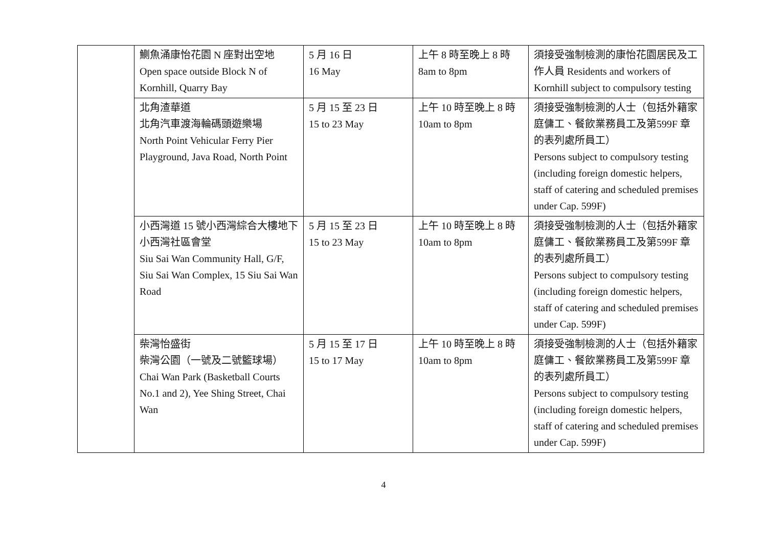| | 鰂魚涌康怡花園 N 座對出空地 Open space outside Block N of Kornhill, Quarry Bay | 5 月 16 日 16 May | 上午 8 時至晚上 8 時 8am to 8pm | 須接受強制檢測的康怡花園居民及工作人員 Residents and workers of Kornhill subject to compulsory testing |
| | 北角渣華道 北角汽車渡海輪碼頭遊樂場 North Point Vehicular Ferry Pier Playground, Java Road, North Point | 5 月 15 至 23 日 15 to 23 May | 上午 10 時至晚上 8 時 10am to 8pm | 須接受強制檢測的人士（包括外籍家庭傭工、餐飲業務員工及第599F 章的表列處所員工） Persons subject to compulsory testing (including foreign domestic helpers, staff of catering and scheduled premises under Cap. 599F) |
| | 小西灣道 15 號小西灣綜合大樓地下小西灣社區會堂 Siu Sai Wan Community Hall, G/F, Siu Sai Wan Complex, 15 Siu Sai Wan Road | 5 月 15 至 23 日 15 to 23 May | 上午 10 時至晚上 8 時 10am to 8pm | 須接受強制檢測的人士（包括外籍家庭傭工、餐飲業務員工及第599F 章的表列處所員工） Persons subject to compulsory testing (including foreign domestic helpers, staff of catering and scheduled premises under Cap. 599F) |
| | 柴灣怡盛街 柴灣公園（一號及二號籃球場） Chai Wan Park (Basketball Courts No.1 and 2), Yee Shing Street, Chai Wan | 5 月 15 至 17 日 15 to 17 May | 上午 10 時至晚上 8 時 10am to 8pm | 須接受強制檢測的人士（包括外籍家庭傭工、餐飲業務員工及第599F 章的表列處所員工） Persons subject to compulsory testing (including foreign domestic helpers, staff of catering and scheduled premises under Cap. 599F) |
4